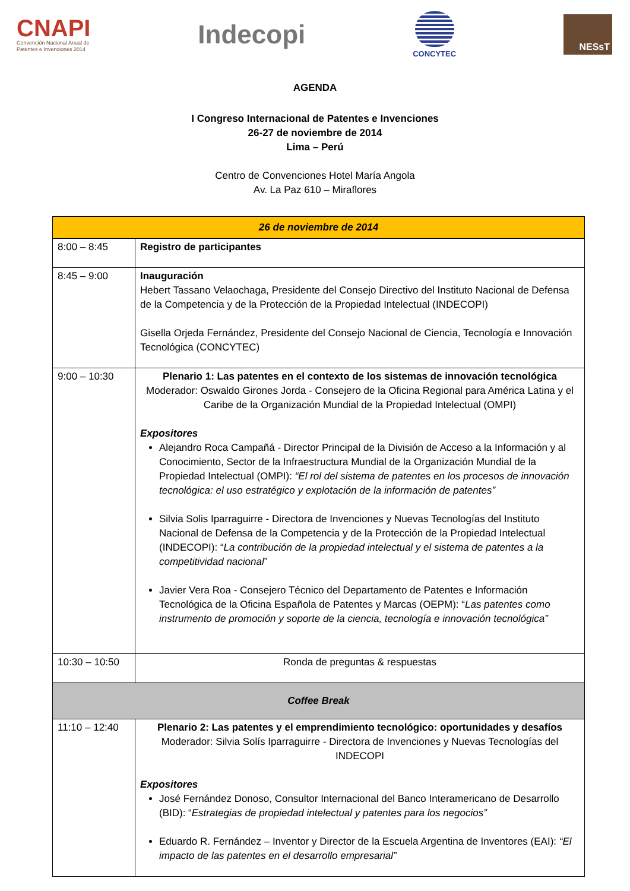CNAPI
Convención Nacional Anual de
Patentes e Invenciones 2014
Indecopi
CONCYTEC
NESsT
AGENDA
I Congreso Internacional de Patentes e Invenciones
26-27 de noviembre de 2014
Lima – Perú
Centro de Convenciones Hotel María Angola
Av. La Paz 610 – Miraflores
| 26 de noviembre de 2014 | |
| 8:00 – 8:45 | Registro de participantes |
| 8:45 – 9:00 | Inauguración Hebert Tassano Velaochaga, Presidente del Consejo Directivo del Instituto Nacional de Defensa de la Competencia y de la Protección de la Propiedad Intelectual (INDECOPI) Gisella Orjeda Fernández, Presidente del Consejo Nacional de Ciencia, Tecnología e Innovación Tecnológica (CONCYTEC) |
| 9:00 – 10:30 | Plenario 1: Las patentes en el contexto de los sistemas de innovación tecnológica Moderador: Oswaldo Girones Jorda - Consejero de la Oficina Regional para América Latina y el Caribe de la Organización Mundial de la Propiedad Intelectual (OMPI) Expositores Alejandro Roca Campañá - Director Principal de la División de Acceso a la Información y al Conocimiento, Sector de la Infraestructura Mundial de la Organización Mundial de la Propiedad Intelectual (OMPI): “El rol del sistema de patentes en los procesos de innovación tecnológica: el uso estratégico y explotación de la información de patentes” Silvia Solis Iparraguirre - Directora de Invenciones y Nuevas Tecnologías del Instituto Nacional de Defensa de la Competencia y de la Protección de la Propiedad Intelectual (INDECOPI): “ La contribución de la propiedad intelectual y el sistema de patentes a la competitividad nacional ” Javier Vera Roa - Consejero Técnico del Departamento de Patentes e Información Tecnológica de la Oficina Española de Patentes y Marcas (OEPM): “ Las patentes como instrumento de promoción y soporte de la ciencia, tecnología e innovación tecnológica” |
| 10:30 – 10:50 | Ronda de preguntas & respuestas |
| Coffee Break | |
| 11:10 – 12:40 | Plenario 2: Las patentes y el emprendimiento tecnológico: oportunidades y desafíos Moderador: Silvia Solís Iparraguirre - Directora de Invenciones y Nuevas Tecnologías del INDECOPI Expositores José Fernández Donoso, Consultor Internacional del Banco Interamericano de Desarrollo (BID): “ Estrategias de propiedad intelectual y patentes para los negocios” Eduardo R. Fernández – Inventor y Director de la Escuela Argentina de Inventores (EAI): “El impacto de las patentes en el desarrollo empresarial” |